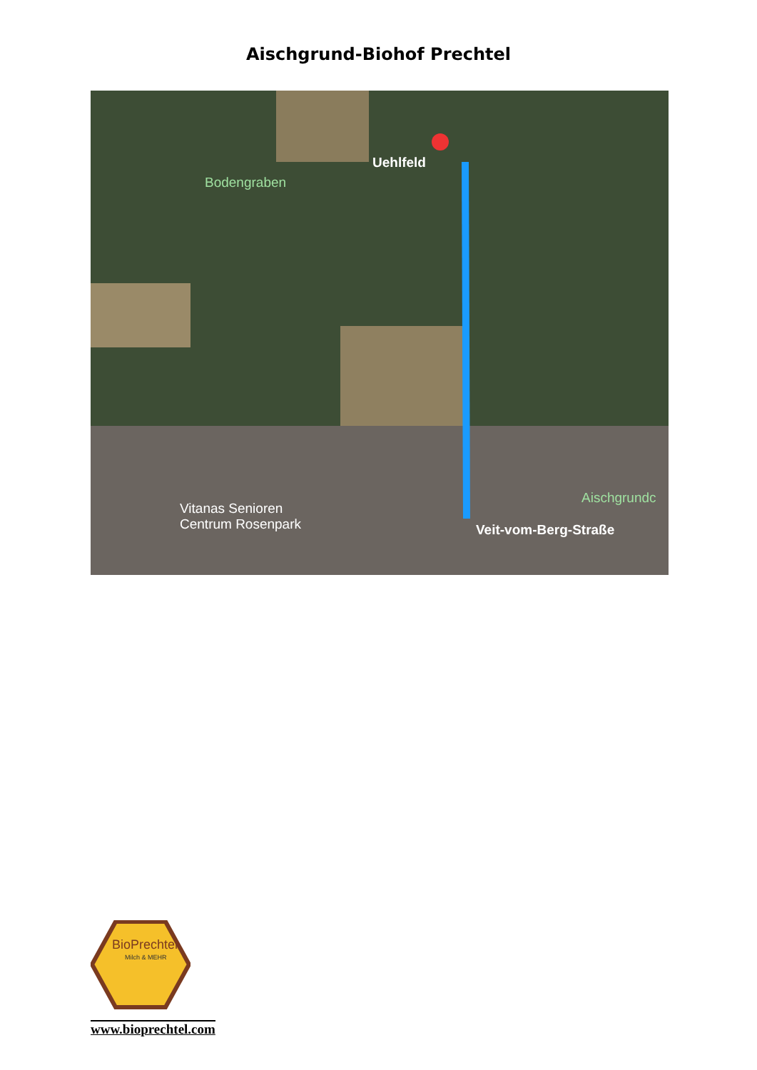Aischgrund-Biohof Prechtel
Uehlfeld
Bodengraben
Vitanas Senioren
Centrum Rosenpark Veit-vom-Berg-Straße
Aischgrundc
BioPrechtel
Milch & MEHR
www.bioprechtel.com